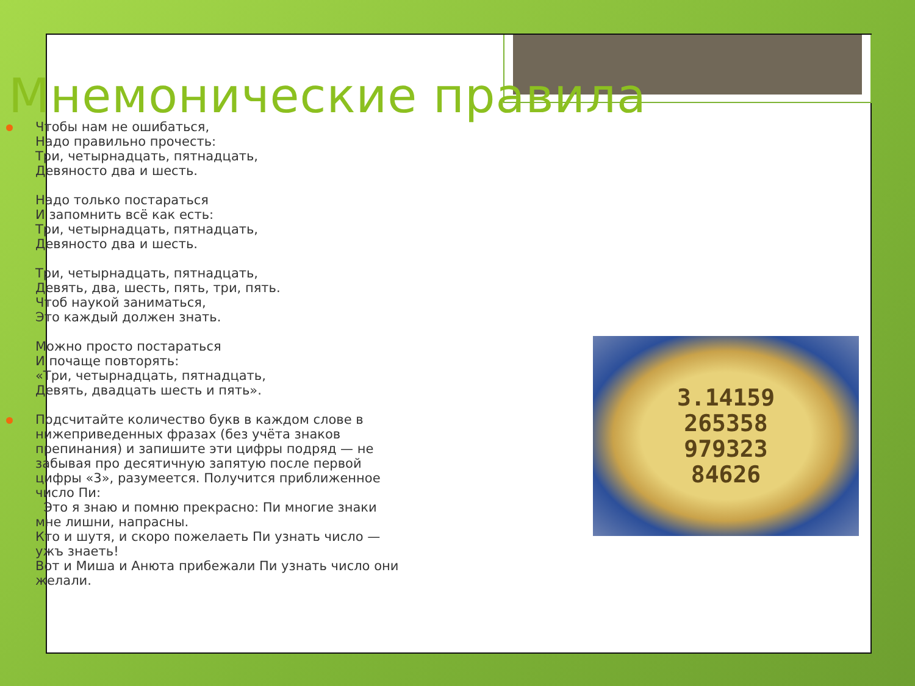Мнемонические правила
Чтобы нам не ошибаться,
Надо правильно прочесть:
Три, четырнадцать, пятнадцать,
Девяносто два и шесть.
Надо только постараться
И запомнить всё как есть:
Три, четырнадцать, пятнадцать,
Девяносто два и шесть.
Три, четырнадцать, пятнадцать,
Девять, два, шесть, пять, три, пять.
Чтоб наукой заниматься,
Это каждый должен знать.
Можно просто постараться
И почаще повторять:
«Три, четырнадцать, пятнадцать,
Девять, двадцать шесть и пять».
Подсчитайте количество букв в каждом слове в нижеприведенных фразах (без учёта знаков препинания) и запишите эти цифры подряд — не забывая про десятичную запятую после первой цифры «3», разумеется. Получится приближенное число Пи:
Это я знаю и помню прекрасно: Пи многие знаки мне лишни, напрасны.
Кто и шутя, и скоро пожелаеть Пи узнать число — ужъ знаеть!
Вот и Миша и Анюта прибежали Пи узнать число они желали.
3.14159
265358
979323
84626